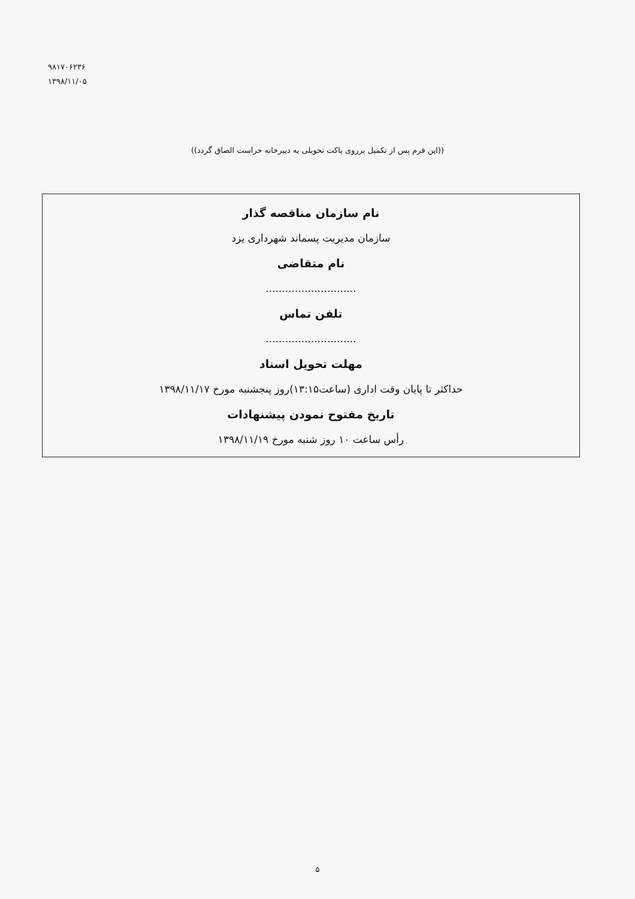۹۸۱۷۰۶۲۳۶
۱۳۹۸/۱۱/۰۵
((این فرم پس از تکمیل برروی پاکت تحویلی به دبیرخانه حراست الصاق گردد))
نام سازمان مناقصه گذار
سازمان مدیریت پسماند شهرداری یزد
نام متقاضی
............................
تلفن تماس
............................
مهلت تحویل اسناد
حداکثر تا پایان وقت اداری (ساعت۱۳:۱۵)روز پنجشنبه مورخ ۱۳۹۸/۱۱/۱۷
تاریخ مفتوح نمودن پیشنهادات
رأس ساعت ۱۰ روز شنبه مورخ ۱۳۹۸/۱۱/۱۹
۵